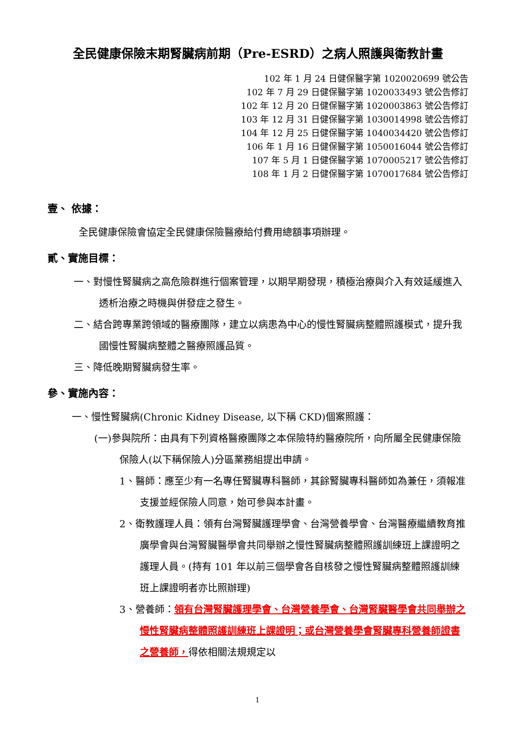全民健康保險末期腎臟病前期（Pre-ESRD）之病人照護與衛教計畫
102 年 1 月 24 日健保醫字第 1020020699 號公告
102 年 7 月 29 日健保醫字第 1020033493 號公告修訂
102 年 12 月 20 日健保醫字第 1020003863 號公告修訂
103 年 12 月 31 日健保醫字第 1030014998 號公告修訂
104 年 12 月 25 日健保醫字第 1040034420 號公告修訂
106 年 1 月 16 日健保醫字第 1050016044 號公告修訂
107 年 5 月 1 日健保醫字第 1070005217 號公告修訂
108 年 1 月 2 日健保醫字第 1070017684 號公告修訂
壹、 依據：
全民健康保險會協定全民健康保險醫療給付費用總額事項辦理。
貳、實施目標：
一、對慢性腎臟病之高危險群進行個案管理，以期早期發現，積極治療與介入有效延緩進入透析治療之時機與併發症之發生。
二、結合跨專業跨領域的醫療團隊，建立以病患為中心的慢性腎臟病整體照護模式，提升我國慢性腎臟病整體之醫療照護品質。
三、降低晚期腎臟病發生率。
參、實施內容：
一、慢性腎臟病(Chronic Kidney Disease, 以下稱 CKD)個案照護：
(一)參與院所：由具有下列資格醫療團隊之本保險特約醫療院所，向所屬全民健康保險保險人(以下稱保險人)分區業務組提出申請。
1、醫師：應至少有一名專任腎臟專科醫師，其餘腎臟專科醫師如為兼任，須報准支援並經保險人同意，始可參與本計畫。
2、衛教護理人員：領有台灣腎臟護理學會、台灣營養學會、台灣醫療繼續教育推廣學會與台灣腎臟醫學會共同舉辦之慢性腎臟病整體照護訓練班上課證明之護理人員。(持有 101 年以前三個學會各自核發之慢性腎臟病整體照護訓練班上課證明者亦比照辦理)
3、營養師：領有台灣腎臟護理學會、台灣營養學會、台灣腎臟醫學會共同舉辦之慢性腎臟病整體照護訓練班上課證明；或台灣營養學會腎臟專科營養師證書之營養師，得依相關法規規定以
1